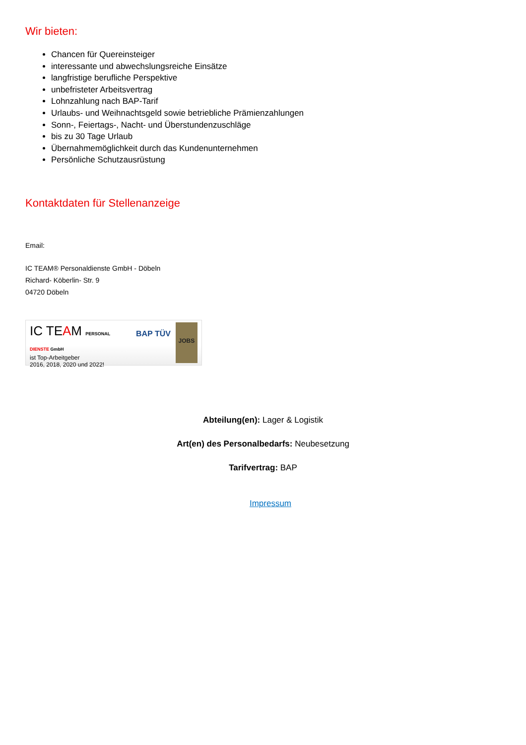Wir bieten:
Chancen für Quereinsteiger
interessante und abwechslungsreiche Einsätze
langfristige berufliche Perspektive
unbefristeter Arbeitsvertrag
Lohnzahlung nach BAP-Tarif
Urlaubs- und Weihnachtsgeld sowie betriebliche Prämienzahlungen
Sonn-, Feiertags-, Nacht- und Überstundenzuschläge
bis zu 30 Tage Urlaub
Übernahmemöglichkeit durch das Kundenunternehmen
Persönliche Schutzausrüstung
Kontaktdaten für Stellenanzeige
Email:
IC TEAM® Personaldienste GmbH - Döbeln
Richard- Köberlin- Str. 9
04720 Döbeln
IC TEAM PERSONAL DIENSTE GmbH
ist Top-Arbeitgeber
2016, 2018, 2020 und 2022!
BAP TÜV
JOBS
Abteilung(en): Lager & Logistik
Art(en) des Personalbedarfs: Neubesetzung
Tarifvertrag: BAP
Impressum